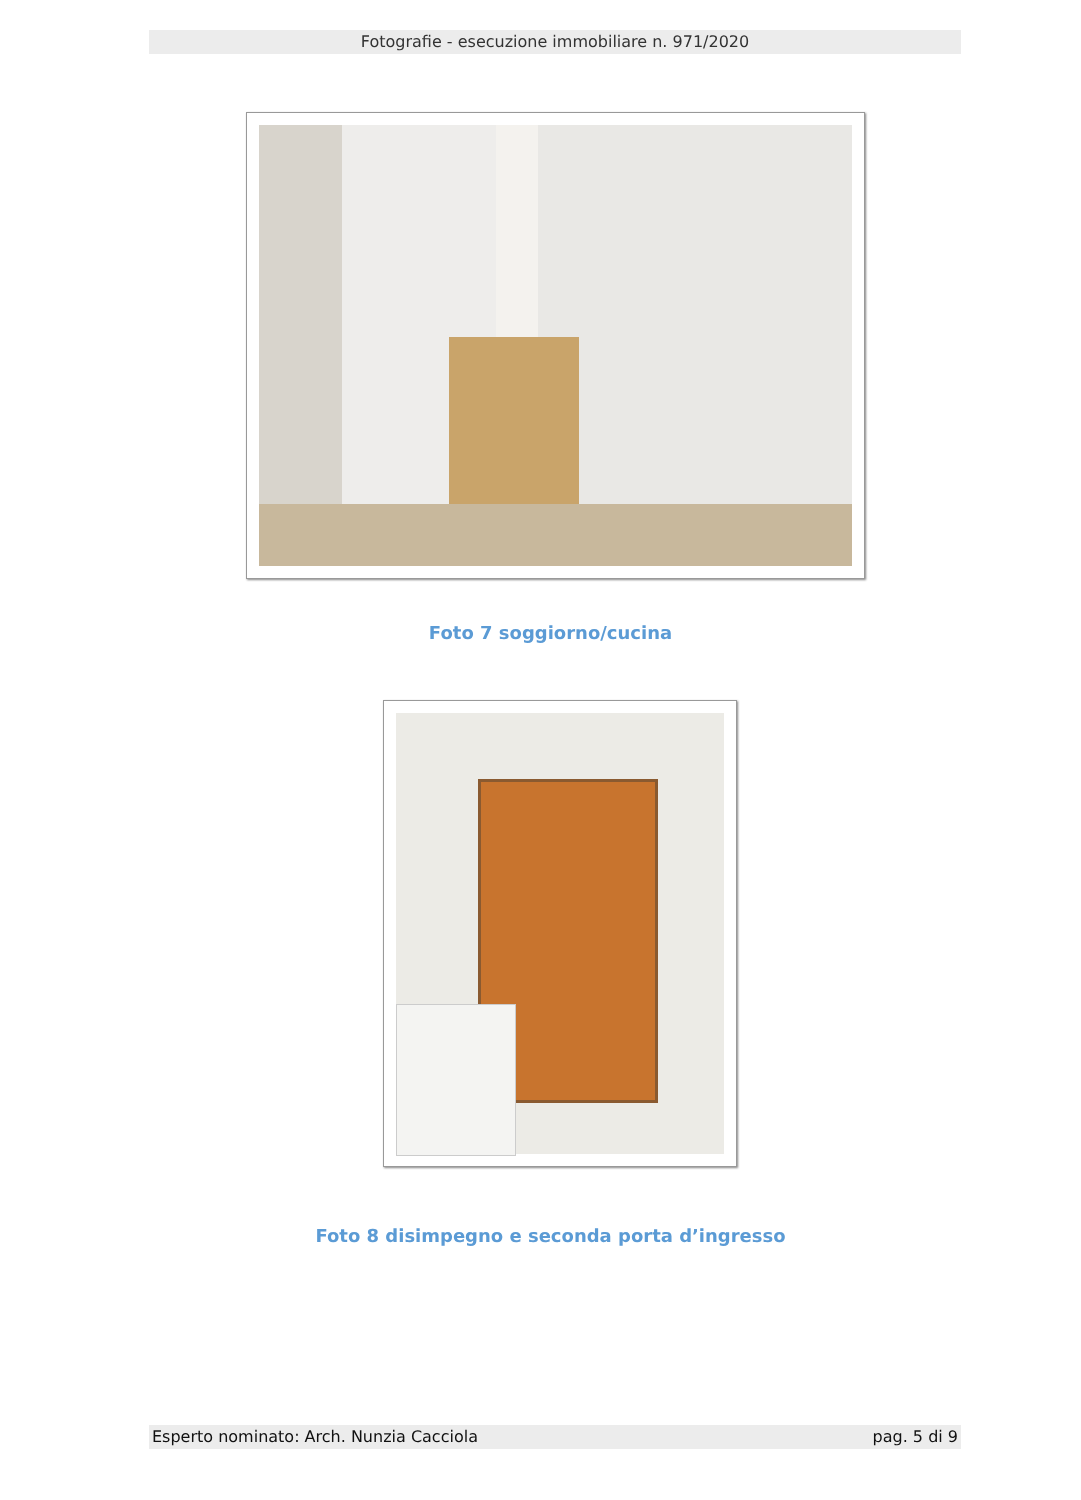Fotografie - esecuzione immobiliare n. 971/2020
Foto 7 soggiorno/cucina
Foto 8 disimpegno e seconda porta d’ingresso
Esperto nominato: Arch. Nunzia Cacciola pag. 5 di 9